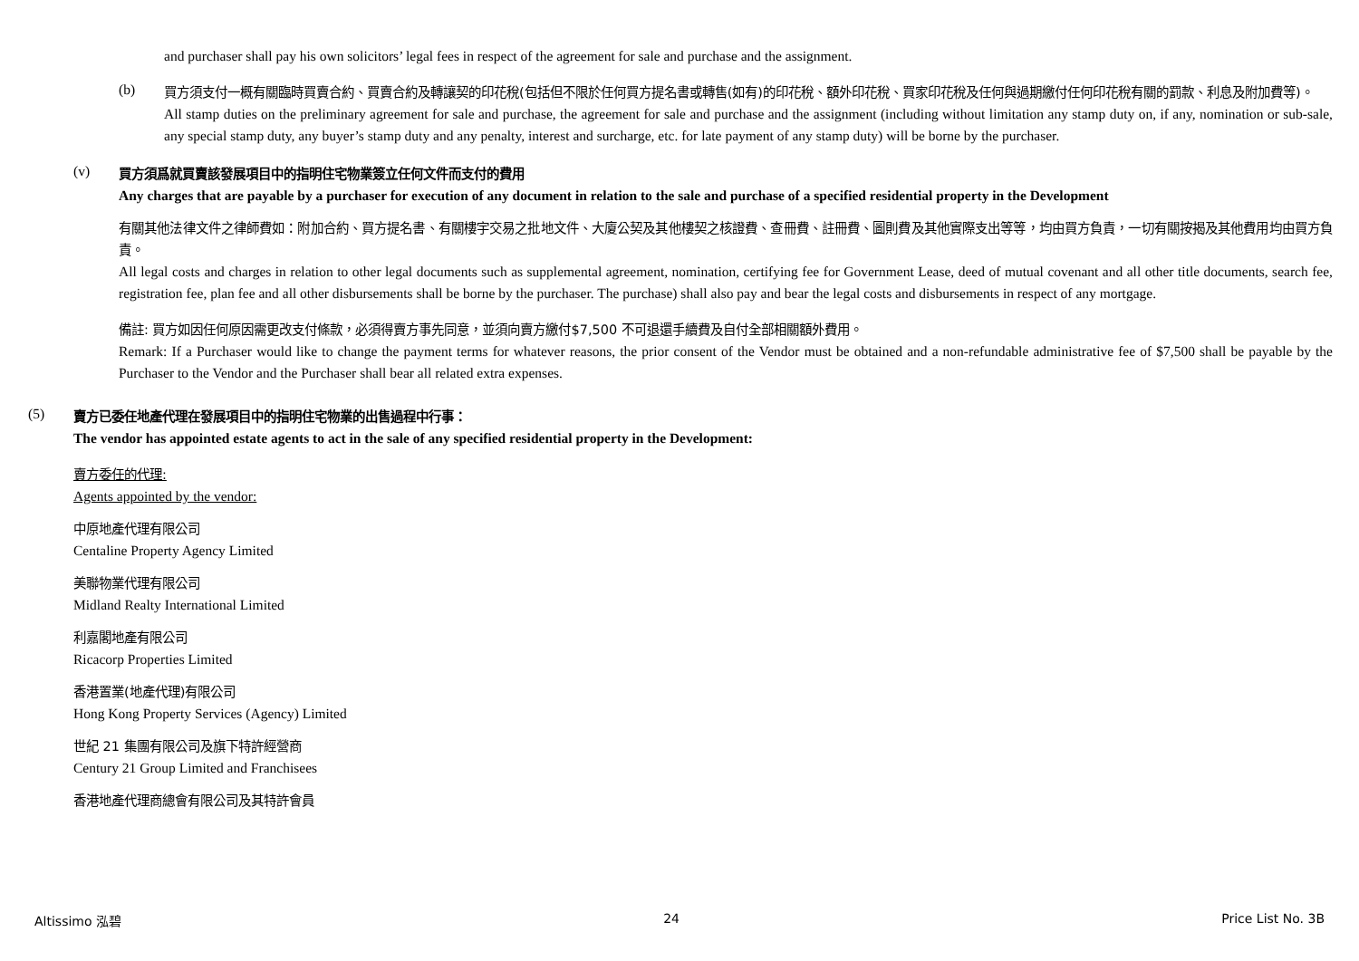and purchaser shall pay his own solicitors’ legal fees in respect of the agreement for sale and purchase and the assignment.
(b)
買方須支付一概有關臨時買賣合約、買賣合約及轉讓契的印花稅(包括但不限於任何買方提名書或轉售(如有)的印花稅、額外印花稅、買家印花稅及任何與過期繳付任何印花稅有關的罰款、利息及附加費等)。
All stamp duties on the preliminary agreement for sale and purchase, the agreement for sale and purchase and the assignment (including without limitation any stamp duty on, if any, nomination or sub-sale, any special stamp duty, any buyer’s stamp duty and any penalty, interest and surcharge, etc. for late payment of any stamp duty) will be borne by the purchaser.
(v)
買方須爲就買賣該發展項目中的指明住宅物業簽立任何文件而支付的費用
Any charges that are payable by a purchaser for execution of any document in relation to the sale and purchase of a specified residential property in the Development
有關其他法律文件之律師費如：附加合約、買方提名書、有關樓宇交易之批地文件、大廈公契及其他樓契之核證費、查冊費、註冊費、圖則費及其他實際支出等等，均由買方負責，一切有關按揭及其他費用均由買方負責。
All legal costs and charges in relation to other legal documents such as supplemental agreement, nomination, certifying fee for Government Lease, deed of mutual covenant and all other title documents, search fee, registration fee, plan fee and all other disbursements shall be borne by the purchaser. The purchase) shall also pay and bear the legal costs and disbursements in respect of any mortgage.
備註: 買方如因任何原因需更改支付條款，必須得賣方事先同意，並須向賣方繳付$7,500 不可退還手續費及自付全部相關額外費用。
Remark: If a Purchaser would like to change the payment terms for whatever reasons, the prior consent of the Vendor must be obtained and a non-refundable administrative fee of $7,500 shall be payable by the Purchaser to the Vendor and the Purchaser shall bear all related extra expenses.
(5)
賣方已委任地產代理在發展項目中的指明住宅物業的出售過程中行事：
The vendor has appointed estate agents to act in the sale of any specified residential property in the Development:
賣方委任的代理:
Agents appointed by the vendor:
中原地產代理有限公司
Centaline Property Agency Limited
美聯物業代理有限公司
Midland Realty International Limited
利嘉閣地產有限公司
Ricacorp Properties Limited
香港置業(地產代理)有限公司
Hong Kong Property Services (Agency) Limited
世紀 21 集團有限公司及旗下特許經營商
Century 21 Group Limited and Franchisees
香港地產代理商總會有限公司及其特許會員
Altissimo 泓碧 24 Price List No. 3B